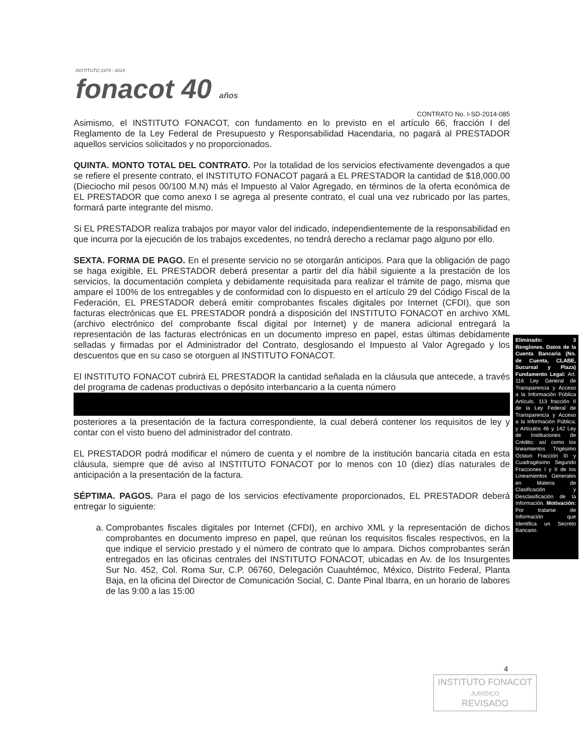INSTITUTO 1974 - 2014
fonacot 40 años
CONTRATO No. I-SD-2014-085
Asimismo, el INSTITUTO FONACOT, con fundamento en lo previsto en el artículo 66, fracción I del Reglamento de la Ley Federal de Presupuesto y Responsabilidad Hacendaria, no pagará al PRESTADOR aquellos servicios solicitados y no proporcionados.
QUINTA. MONTO TOTAL DEL CONTRATO. Por la totalidad de los servicios efectivamente devengados a que se refiere el presente contrato, el INSTITUTO FONACOT pagará a EL PRESTADOR la cantidad de $18,000.00 (Dieciocho mil pesos 00/100 M.N) más el Impuesto al Valor Agregado, en términos de la oferta económica de EL PRESTADOR que como anexo I se agrega al presente contrato, el cual una vez rubricado por las partes, formará parte integrante del mismo.
Si EL PRESTADOR realiza trabajos por mayor valor del indicado, independientemente de la responsabilidad en que incurra por la ejecución de los trabajos excedentes, no tendrá derecho a reclamar pago alguno por ello.
SEXTA. FORMA DE PAGO. En el presente servicio no se otorgarán anticipos. Para que la obligación de pago se haga exigible, EL PRESTADOR deberá presentar a partir del día hábil siguiente a la prestación de los servicios, la documentación completa y debidamente requisitada para realizar el trámite de pago, misma que ampare el 100% de los entregables y de conformidad con lo dispuesto en el artículo 29 del Código Fiscal de la Federación, EL PRESTADOR deberá emitir comprobantes fiscales digitales por Internet (CFDI), que son facturas electrónicas que EL PRESTADOR pondrá a disposición del INSTITUTO FONACOT en archivo XML (archivo electrónico del comprobante fiscal digital por Internet) y de manera adicional entregará la representación de las facturas electrónicas en un documento impreso en papel, estas últimas debidamente selladas y firmadas por el Administrador del Contrato, desglosando el Impuesto al Valor Agregado y los descuentos que en su caso se otorguen al INSTITUTO FONACOT.
El INSTITUTO FONACOT cubrirá EL PRESTADOR la cantidad señalada en la cláusula que antecede, a través del programa de cadenas productivas o depósito interbancario a la cuenta número
posteriores a la presentación de la factura correspondiente, la cual deberá contener los requisitos de ley y contar con el visto bueno del administrador del contrato.
EL PRESTADOR podrá modificar el número de cuenta y el nombre de la institución bancaria citada en esta cláusula, siempre que dé aviso al INSTITUTO FONACOT por lo menos con 10 (diez) días naturales de anticipación a la presentación de la factura.
SÉPTIMA. PAGOS. Para el pago de los servicios efectivamente proporcionados, EL PRESTADOR deberá entregar lo siguiente:
a. Comprobantes fiscales digitales por Internet (CFDI), en archivo XML y la representación de dichos comprobantes en documento impreso en papel, que reúnan los requisitos fiscales respectivos, en la que indique el servicio prestado y el número de contrato que lo ampara. Dichos comprobantes serán entregados en las oficinas centrales del INSTITUTO FONACOT, ubicadas en Av. de los Insurgentes Sur No. 452, Col. Roma Sur, C.P. 06760, Delegación Cuauhtémoc, México, Distrito Federal, Planta Baja, en la oficina del Director de Comunicación Social, C. Dante Pinal Ibarra, en un horario de labores de las 9:00 a las 15:00
Eliminado: 3 Renglones. Datos de la Cuenta Bancaria (No. de Cuenta, CLABE, Sucursal y Plaza) Fundamento Legal: Art. 116 Ley General de Transparencia y Acceso a la Información Pública Artículo. 113 fracción II de la Ley Federal de Transparencia y Acceso a la Información Pública; y Artículos 46 y 142 Ley de Instituciones de Crédito; así como los lineamientos Trigésimo Octavo Fracción III y Cuadragésimo Segundo Fracciones I y II de los Lineamientos Generales en Materia de Clasificación y Desclasificación de la Información. Motivación: Por tratarse de Información que Identifica un Secreto Bancario.
4
INSTITUTO FONACOT
JURIDICO
REVISADO